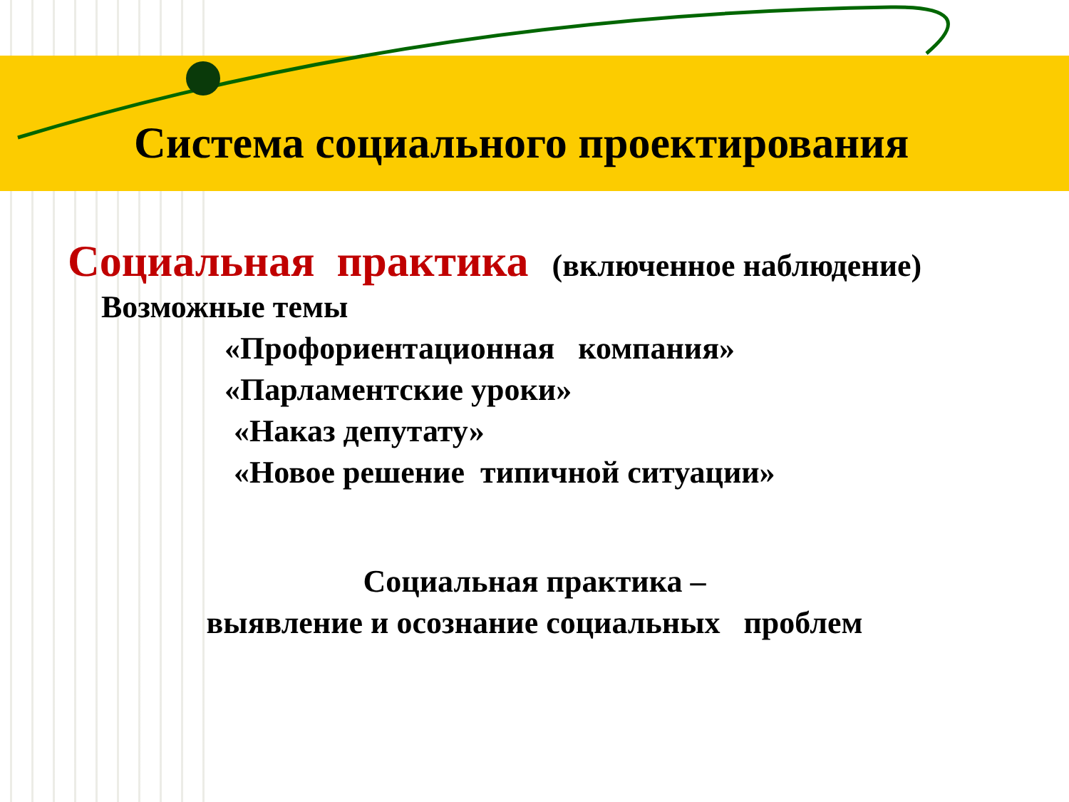Система социального проектирования
Социальная практика (включенное наблюдение)
Возможные темы
«Профориентационная компания»
«Парламентские уроки»
«Наказ депутату»
«Новое решение типичной ситуации»
Социальная практика –
выявление и осознание социальных проблем